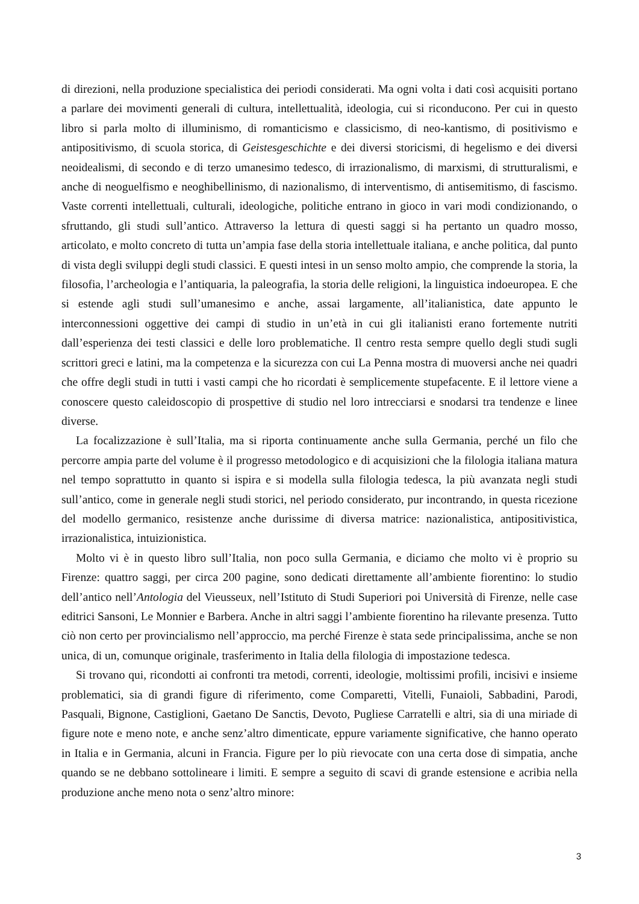di direzioni, nella produzione specialistica dei periodi considerati. Ma ogni volta i dati così acquisiti portano a parlare dei movimenti generali di cultura, intellettualità, ideologia, cui si riconducono. Per cui in questo libro si parla molto di illuminismo, di romanticismo e classicismo, di neo-kantismo, di positivismo e antipositivismo, di scuola storica, di Geistesgeschichte e dei diversi storicismi, di hegelismo e dei diversi neoidealismi, di secondo e di terzo umanesimo tedesco, di irrazionalismo, di marxismi, di strutturalismi, e anche di neoguelfismo e neoghibellinismo, di nazionalismo, di interventismo, di antisemitismo, di fascismo. Vaste correnti intellettuali, culturali, ideologiche, politiche entrano in gioco in vari modi condizionando, o sfruttando, gli studi sull’antico. Attraverso la lettura di questi saggi si ha pertanto un quadro mosso, articolato, e molto concreto di tutta un’ampia fase della storia intellettuale italiana, e anche politica, dal punto di vista degli sviluppi degli studi classici. E questi intesi in un senso molto ampio, che comprende la storia, la filosofia, l’archeologia e l’antiquaria, la paleografia, la storia delle religioni, la linguistica indoeuropea. E che si estende agli studi sull’umanesimo e anche, assai largamente, all’italianistica, date appunto le interconnessioni oggettive dei campi di studio in un’età in cui gli italianisti erano fortemente nutriti dall’esperienza dei testi classici e delle loro problematiche. Il centro resta sempre quello degli studi sugli scrittori greci e latini, ma la competenza e la sicurezza con cui La Penna mostra di muoversi anche nei quadri che offre degli studi in tutti i vasti campi che ho ricordati è semplicemente stupefacente. E il lettore viene a conoscere questo caleidoscopio di prospettive di studio nel loro intrecciarsi e snodarsi tra tendenze e linee diverse.
La focalizzazione è sull’Italia, ma si riporta continuamente anche sulla Germania, perché un filo che percorre ampia parte del volume è il progresso metodologico e di acquisizioni che la filologia italiana matura nel tempo soprattutto in quanto si ispira e si modella sulla filologia tedesca, la più avanzata negli studi sull’antico, come in generale negli studi storici, nel periodo considerato, pur incontrando, in questa ricezione del modello germanico, resistenze anche durissime di diversa matrice: nazionalistica, antipositivistica, irrazionalistica, intuizionistica.
Molto vi è in questo libro sull’Italia, non poco sulla Germania, e diciamo che molto vi è proprio su Firenze: quattro saggi, per circa 200 pagine, sono dedicati direttamente all’ambiente fiorentino: lo studio dell’antico nell’Antologia del Vieusseux, nell’Istituto di Studi Superiori poi Università di Firenze, nelle case editrici Sansoni, Le Monnier e Barbera. Anche in altri saggi l’ambiente fiorentino ha rilevante presenza. Tutto ciò non certo per provincialismo nell’approccio, ma perché Firenze è stata sede principalissima, anche se non unica, di un, comunque originale, trasferimento in Italia della filologia di impostazione tedesca.
Si trovano qui, ricondotti ai confronti tra metodi, correnti, ideologie, moltissimi profili, incisivi e insieme problematici, sia di grandi figure di riferimento, come Comparetti, Vitelli, Funaioli, Sabbadini, Parodi, Pasquali, Bignone, Castiglioni, Gaetano De Sanctis, Devoto, Pugliese Carratelli e altri, sia di una miriade di figure note e meno note, e anche senz’altro dimenticate, eppure variamente significative, che hanno operato in Italia e in Germania, alcuni in Francia. Figure per lo più rievocate con una certa dose di simpatia, anche quando se ne debbano sottolineare i limiti. E sempre a seguito di scavi di grande estensione e acribia nella produzione anche meno nota o senz’altro minore:
3